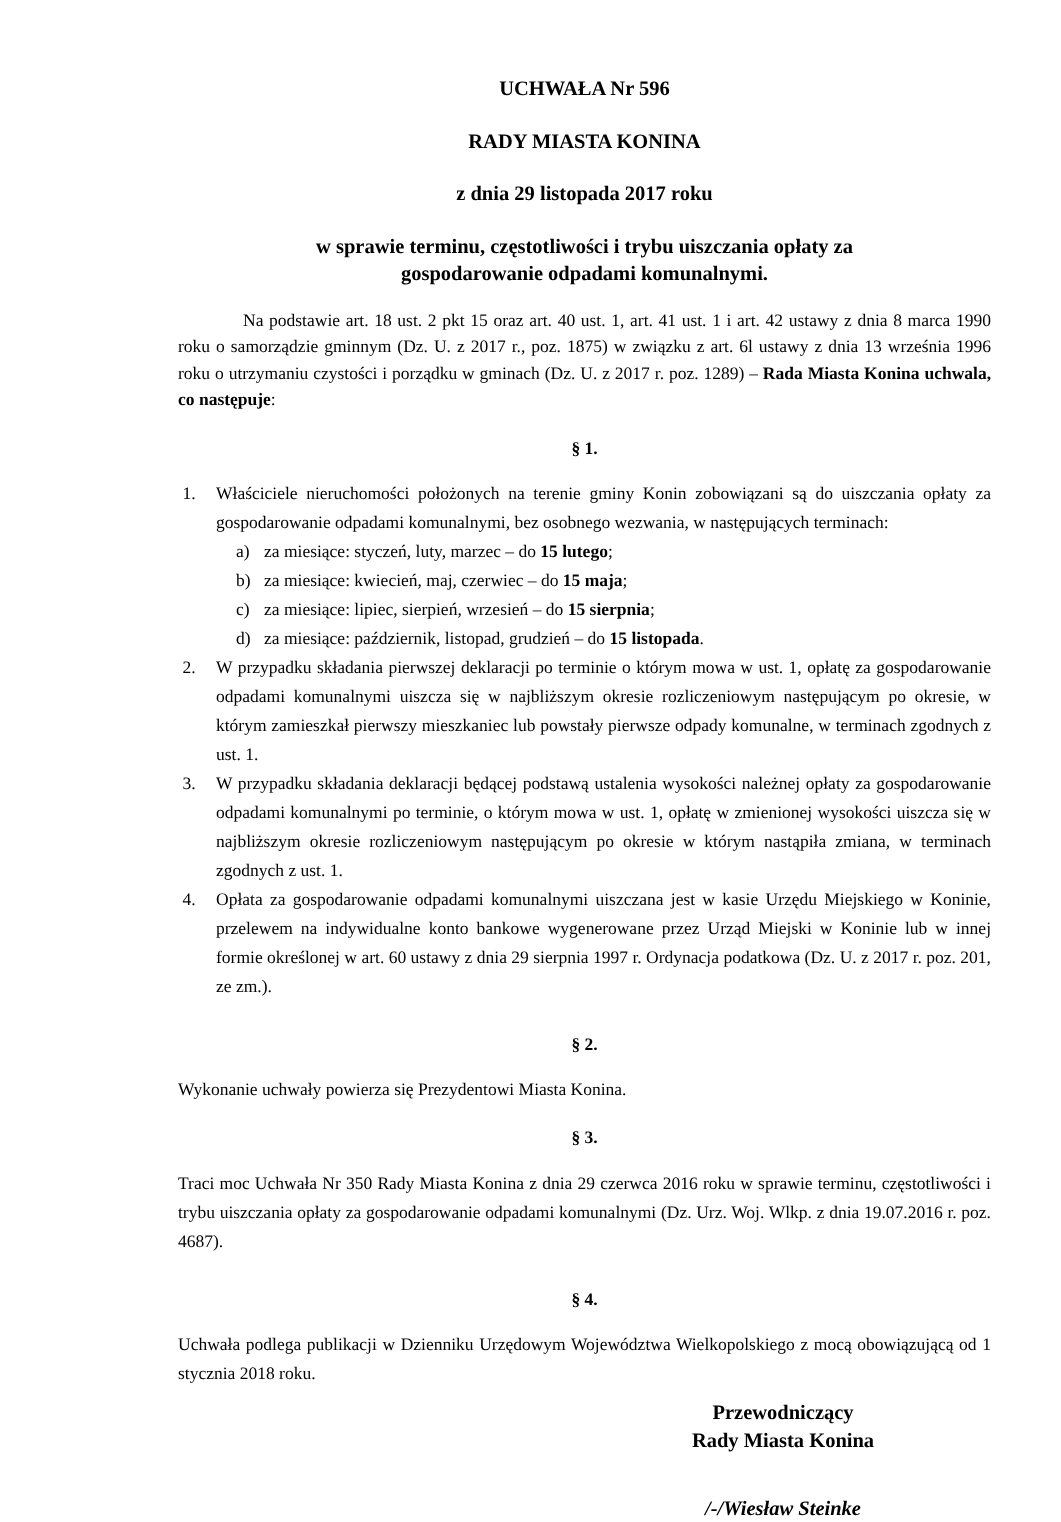UCHWAŁA Nr 596
RADY MIASTA KONINA
z dnia 29 listopada 2017 roku
w sprawie terminu, częstotliwości i trybu uiszczania opłaty za
gospodarowanie odpadami komunalnymi.
Na podstawie art. 18 ust. 2 pkt 15 oraz art. 40 ust. 1, art. 41 ust. 1 i art. 42 ustawy z dnia 8 marca 1990 roku o samorządzie gminnym (Dz. U. z 2017 r., poz. 1875) w związku z art. 6l ustawy z dnia 13 września 1996 roku o utrzymaniu czystości i porządku w gminach (Dz. U. z 2017 r. poz. 1289) – Rada Miasta Konina uchwala, co następuje:
§ 1.
1. Właściciele nieruchomości położonych na terenie gminy Konin zobowiązani są do uiszczania opłaty za gospodarowanie odpadami komunalnymi, bez osobnego wezwania, w następujących terminach:
a) za miesiące: styczeń, luty, marzec – do 15 lutego;
b) za miesiące: kwiecień, maj, czerwiec – do 15 maja;
c) za miesiące: lipiec, sierpień, wrzesień – do 15 sierpnia;
d) za miesiące: październik, listopad, grudzień – do 15 listopada.
2. W przypadku składania pierwszej deklaracji po terminie o którym mowa w ust. 1, opłatę za gospodarowanie odpadami komunalnymi uiszcza się w najbliższym okresie rozliczeniowym następującym po okresie, w którym zamieszkał pierwszy mieszkaniec lub powstały pierwsze odpady komunalne, w terminach zgodnych z ust. 1.
3. W przypadku składania deklaracji będącej podstawą ustalenia wysokości należnej opłaty za gospodarowanie odpadami komunalnymi po terminie, o którym mowa w ust. 1, opłatę w zmienionej wysokości uiszcza się w najbliższym okresie rozliczeniowym następującym po okresie w którym nastąpiła zmiana, w terminach zgodnych z ust. 1.
4. Opłata za gospodarowanie odpadami komunalnymi uiszczana jest w kasie Urzędu Miejskiego w Koninie, przelewem na indywidualne konto bankowe wygenerowane przez Urząd Miejski w Koninie lub w innej formie określonej w art. 60 ustawy z dnia 29 sierpnia 1997 r. Ordynacja podatkowa (Dz. U. z 2017 r. poz. 201, ze zm.).
§ 2.
Wykonanie uchwały powierza się Prezydentowi Miasta Konina.
§ 3.
Traci moc Uchwała Nr 350 Rady Miasta Konina z dnia 29 czerwca 2016 roku w sprawie terminu, częstotliwości i trybu uiszczania opłaty za gospodarowanie odpadami komunalnymi (Dz. Urz. Woj. Wlkp. z dnia 19.07.2016 r. poz. 4687).
§ 4.
Uchwała podlega publikacji w Dzienniku Urzędowym Województwa Wielkopolskiego z mocą obowiązującą od 1 stycznia 2018 roku.
Przewodniczący
Rady Miasta Konina
/-/Wiesław Steinke